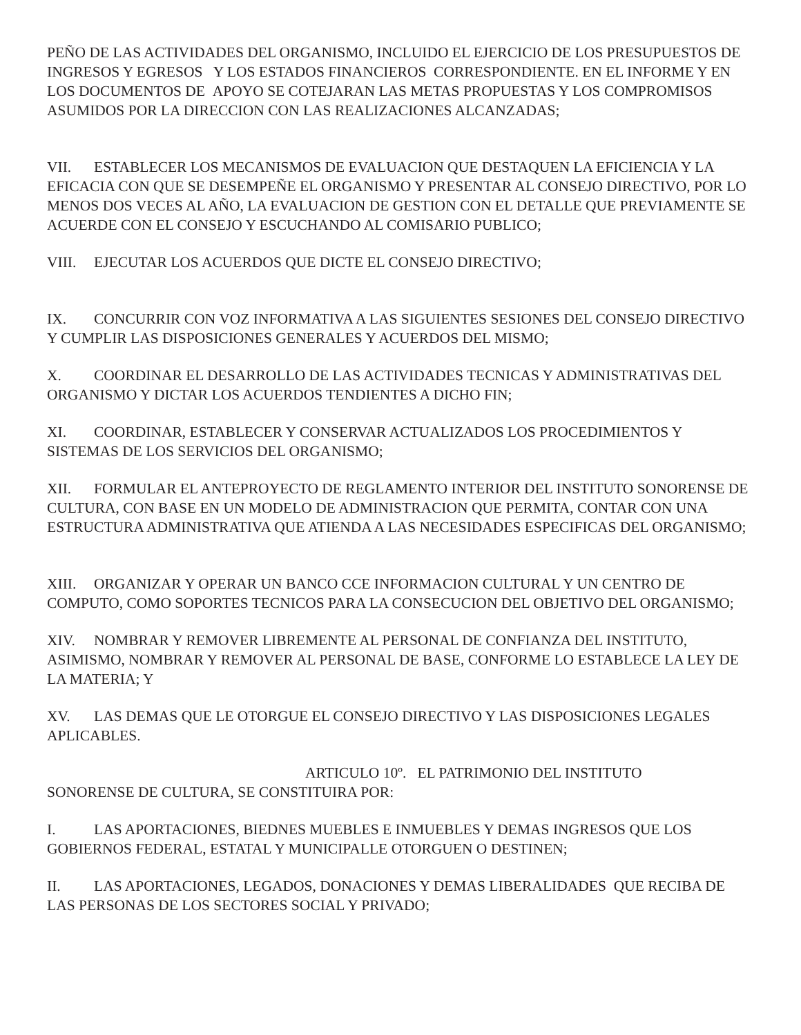PEÑO DE LAS ACTIVIDADES DEL ORGANISMO, INCLUIDO EL EJERCICIO DE LOS PRESUPUESTOS DE INGRESOS Y EGRESOS Y LOS ESTADOS FINANCIEROS CORRESPONDIENTE. EN EL INFORME Y EN LOS DOCUMENTOS DE APOYO SE COTEJARAN LAS METAS PROPUESTAS Y LOS COMPROMISOS ASUMIDOS POR LA DIRECCION CON LAS REALIZACIONES ALCANZADAS;
VII. ESTABLECER LOS MECANISMOS DE EVALUACION QUE DESTAQUEN LA EFICIENCIA Y LA EFICACIA CON QUE SE DESEMPEÑE EL ORGANISMO Y PRESENTAR AL CONSEJO DIRECTIVO, POR LO MENOS DOS VECES AL AÑO, LA EVALUACION DE GESTION CON EL DETALLE QUE PREVIAMENTE SE ACUERDE CON EL CONSEJO Y ESCUCHANDO AL COMISARIO PUBLICO;
VIII. EJECUTAR LOS ACUERDOS QUE DICTE EL CONSEJO DIRECTIVO;
IX. CONCURRIR CON VOZ INFORMATIVA A LAS SIGUIENTES SESIONES DEL CONSEJO DIRECTIVO Y CUMPLIR LAS DISPOSICIONES GENERALES Y ACUERDOS DEL MISMO;
X. COORDINAR EL DESARROLLO DE LAS ACTIVIDADES TECNICAS Y ADMINISTRATIVAS DEL ORGANISMO Y DICTAR LOS ACUERDOS TENDIENTES A DICHO FIN;
XI. COORDINAR, ESTABLECER Y CONSERVAR ACTUALIZADOS LOS PROCEDIMIENTOS Y SISTEMAS DE LOS SERVICIOS DEL ORGANISMO;
XII. FORMULAR EL ANTEPROYECTO DE REGLAMENTO INTERIOR DEL INSTITUTO SONORENSE DE CULTURA, CON BASE EN UN MODELO DE ADMINISTRACION QUE PERMITA, CONTAR CON UNA ESTRUCTURA ADMINISTRATIVA QUE ATIENDA A LAS NECESIDADES ESPECIFICAS DEL ORGANISMO;
XIII. ORGANIZAR Y OPERAR UN BANCO CCE INFORMACION CULTURAL Y UN CENTRO DE COMPUTO, COMO SOPORTES TECNICOS PARA LA CONSECUCION DEL OBJETIVO DEL ORGANISMO;
XIV. NOMBRAR Y REMOVER LIBREMENTE AL PERSONAL DE CONFIANZA DEL INSTITUTO, ASIMISMO, NOMBRAR Y REMOVER AL PERSONAL DE BASE, CONFORME LO ESTABLECE LA LEY DE LA MATERIA; Y
XV. LAS DEMAS QUE LE OTORGUE EL CONSEJO DIRECTIVO Y LAS DISPOSICIONES LEGALES APLICABLES.
ARTICULO 10º. EL PATRIMONIO DEL INSTITUTO
SONORENSE DE CULTURA, SE CONSTITUIRA POR:
I. LAS APORTACIONES, BIEDNES MUEBLES E INMUEBLES Y DEMAS INGRESOS QUE LOS GOBIERNOS FEDERAL, ESTATAL Y MUNICIPALLE OTORGUEN O DESTINEN;
II. LAS APORTACIONES, LEGADOS, DONACIONES Y DEMAS LIBERALIDADES QUE RECIBA DE LAS PERSONAS DE LOS SECTORES SOCIAL Y PRIVADO;